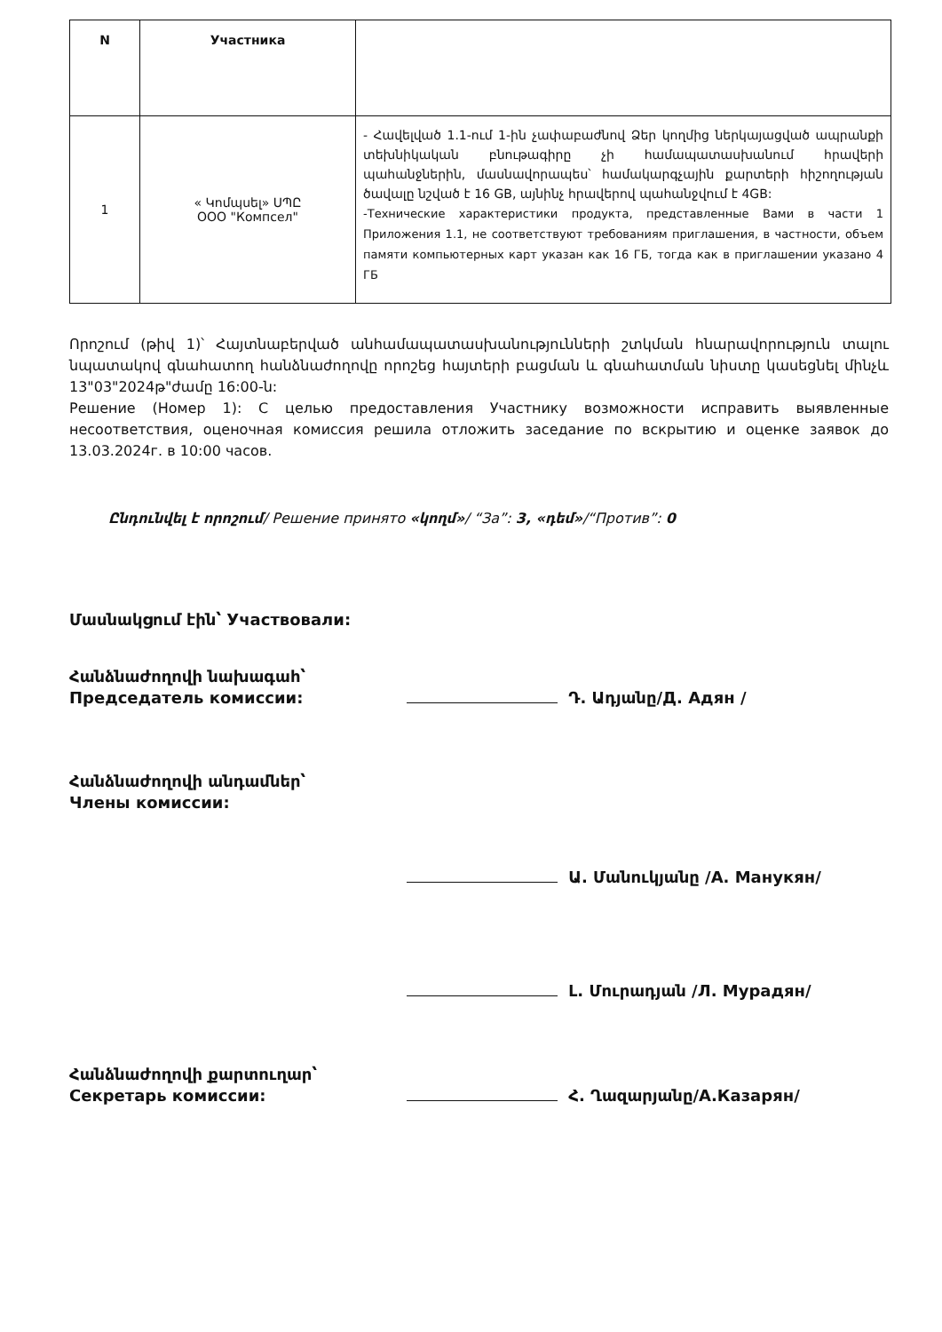| N | Участника | |
| --- | --- | --- |
| 1 | « Կոմպսել» ՍՊԸ ООО "Компсел" | - Հավելված 1.1-ում 1-ին չափաբաժնով Ձեր կողմից ներկայացված ապրանքի տեխնիկական բնութագիրը չի համապատասխանում հրավերի պահանջներին, մասնավորապես՝ համակարգչային քարտերի հիշողության ծավալը նշված է 16 GB, այնինչ հրավերով պահանջվում է 4GB: -Технические характеристики продукта, представленные Вами в части 1 Приложения 1.1, не соответствуют требованиям приглашения, в частности, объем памяти компьютерных карт указан как 16 ГБ, тогда как в приглашении указано 4 ГБ |
Որոշում (թիվ 1)՝ Հայտնաբերված անհամապատասխանությունների շտկման հնարավորություն տալու նպատակով գնահատող հանձնաժողովը որոշեց հայտերի բացման և գնահատման նիստը կասեցնել մինչև 13"03"2024թ"ժամը 16:00-ն:
Решение (Номер 1): С целью предоставления Участнику возможности исправить выявленные несоответствия, оценочная комиссия решила отложить заседание по вскрытию и оценке заявок до 13.03.2024г. в 10:00 часов.
Ընդունվել է որոշում/ Решение принято «կողմ»/ “За”: 3, «դեմ»/“Против”: 0
Մասնակցում էին՝ Участвовали:
Հանձնաժողովի նախագահ՝
Председатель комиссии:
Դ. Ադյանը/Д. Адян /
Հանձնաժողովի անդամներ՝
Члены комиссии:
Ա. Մանուկյանը /А. Манукян/
Լ. Մուրադյան /Л. Мурадян/
Հանձնաժողովի քարտուղար՝
Секретарь комиссии:
Հ. Ղազարյանը/А.Казарян/